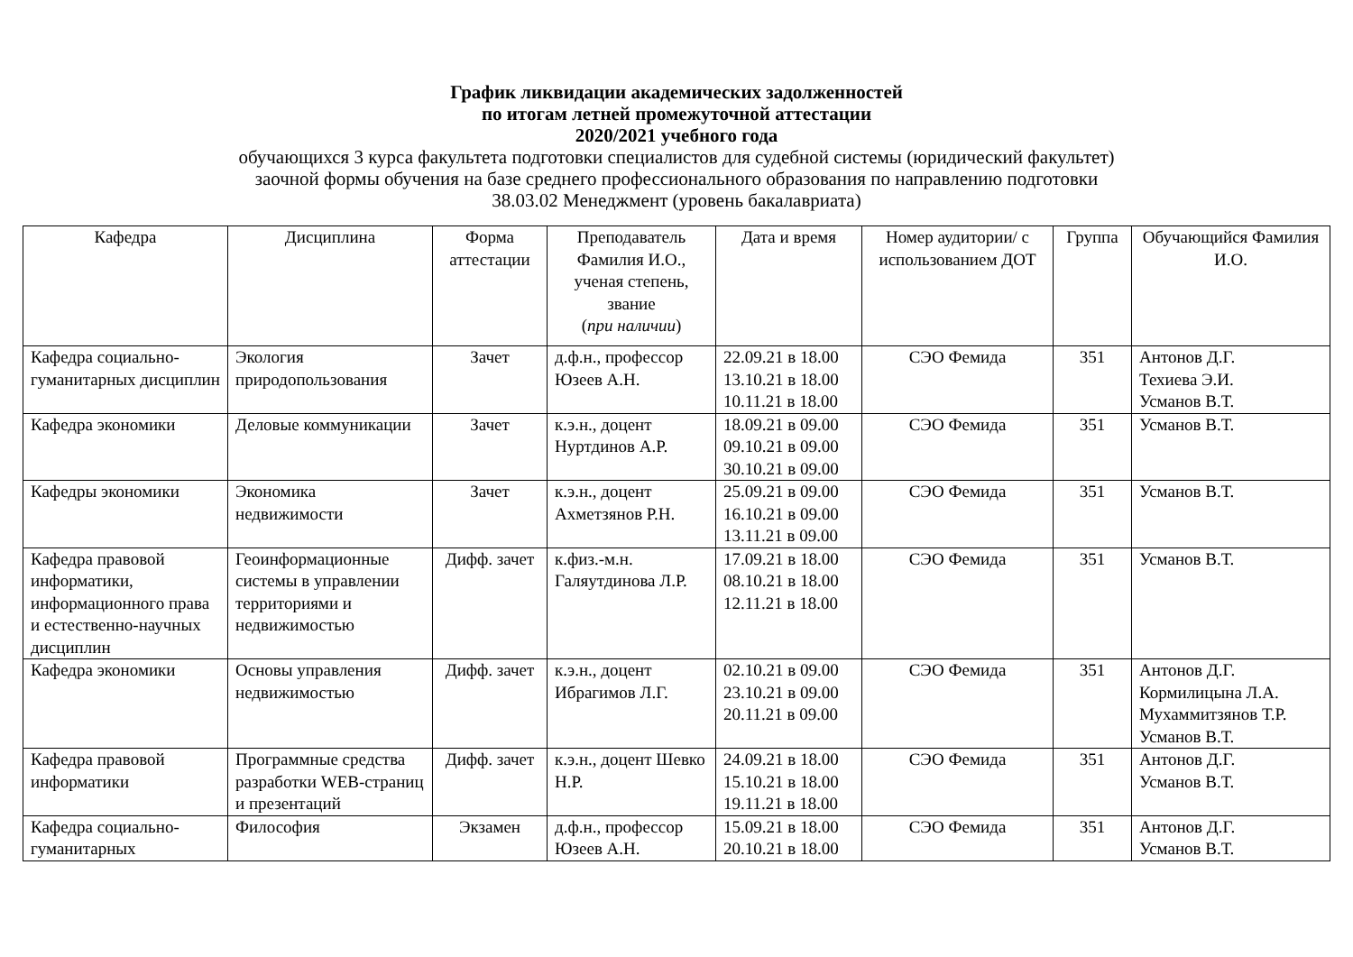График ликвидации академических задолженностей
по итогам летней промежуточной аттестации
2020/2021 учебного года
обучающихся 3 курса факультета подготовки специалистов для судебной системы (юридический факультет)
заочной формы обучения на базе среднего профессионального образования по направлению подготовки
38.03.02 Менеджмент (уровень бакалавриата)
| Кафедра | Дисциплина | Форма аттестации | Преподаватель Фамилия И.О., ученая степень, звание ( при наличии ) | Дата и время | Номер аудитории/ с использованием ДОТ | Группа | Обучающийся Фамилия И.О. |
| --- | --- | --- | --- | --- | --- | --- | --- |
| Кафедра социально-гуманитарных дисциплин | Экология природопользования | Зачет | д.ф.н., профессор Юзеев А.Н. | 22.09.21 в 18.00 13.10.21 в 18.00 10.11.21 в 18.00 | СЭО Фемида | 351 | Антонов Д.Г. Техиева Э.И. Усманов В.Т. |
| Кафедра экономики | Деловые коммуникации | Зачет | к.э.н., доцент Нуртдинов А.Р. | 18.09.21 в 09.00 09.10.21 в 09.00 30.10.21 в 09.00 | СЭО Фемида | 351 | Усманов В.Т. |
| Кафедры экономики | Экономика недвижимости | Зачет | к.э.н., доцент Ахметзянов Р.Н. | 25.09.21 в 09.00 16.10.21 в 09.00 13.11.21 в 09.00 | СЭО Фемида | 351 | Усманов В.Т. |
| Кафедра правовой информатики, информационного права и естественно-научных дисциплин | Геоинформационные системы в управлении территориями и недвижимостью | Дифф. зачет | к.физ.-м.н. Галяутдинова Л.Р. | 17.09.21 в 18.00 08.10.21 в 18.00 12.11.21 в 18.00 | СЭО Фемида | 351 | Усманов В.Т. |
| Кафедра экономики | Основы управления недвижимостью | Дифф. зачет | к.э.н., доцент Ибрагимов Л.Г. | 02.10.21 в 09.00 23.10.21 в 09.00 20.11.21 в 09.00 | СЭО Фемида | 351 | Антонов Д.Г. Кормилицына Л.А. Мухаммитзянов Т.Р. Усманов В.Т. |
| Кафедра правовой информатики | Программные средства разработки WEB-страниц и презентаций | Дифф. зачет | к.э.н., доцент Шевко Н.Р. | 24.09.21 в 18.00 15.10.21 в 18.00 19.11.21 в 18.00 | СЭО Фемида | 351 | Антонов Д.Г. Усманов В.Т. |
| Кафедра социально-гуманитарных | Философия | Экзамен | д.ф.н., профессор Юзеев А.Н. | 15.09.21 в 18.00 20.10.21 в 18.00 | СЭО Фемида | 351 | Антонов Д.Г. Усманов В.Т. |